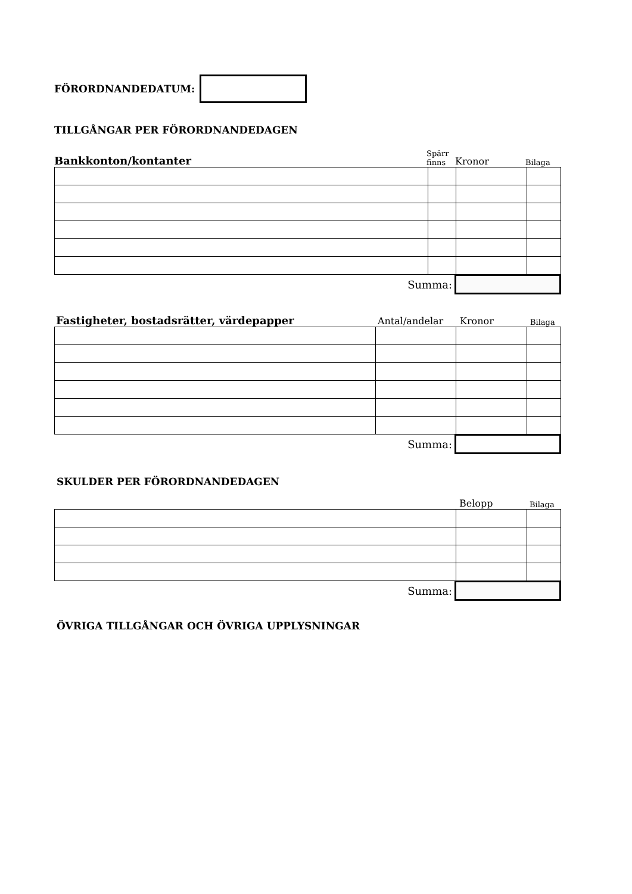FÖRORDNANDEDATUM:
TILLGÅNGAR PER FÖRORDNANDEDAGEN
Bankkonton/kontanter
Spärr
finns Kronor Bilaga
Summa:
Fastigheter, bostadsrätter, värdepapper
Antal/andelar Kronor Bilaga
Summa:
SKULDER PER FÖRORDNANDEDAGEN
Belopp Bilaga
Summa:
ÖVRIGA TILLGÅNGAR OCH ÖVRIGA UPPLYSNINGAR